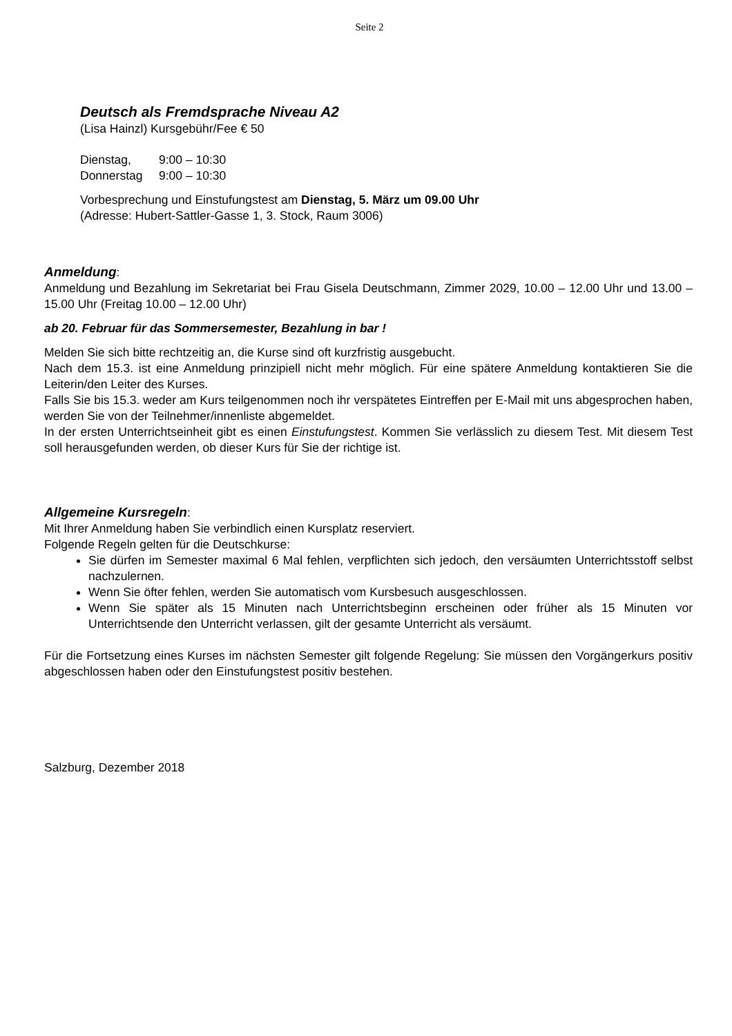Seite 2
Deutsch als Fremdsprache Niveau A2
(Lisa Hainzl) Kursgebühr/Fee € 50
| Dienstag, | 9:00 – 10:30 |
| Donnerstag | 9:00 – 10:30 |
Vorbesprechung und Einstufungstest am Dienstag, 5. März um 09.00 Uhr
(Adresse: Hubert-Sattler-Gasse 1, 3. Stock, Raum 3006)
Anmeldung
:
Anmeldung und Bezahlung im Sekretariat bei Frau Gisela Deutschmann, Zimmer 2029, 10.00 – 12.00 Uhr und 13.00 – 15.00 Uhr (Freitag 10.00 – 12.00 Uhr)
ab 20. Februar für das Sommersemester, Bezahlung in bar !
Melden Sie sich bitte rechtzeitig an, die Kurse sind oft kurzfristig ausgebucht.
Nach dem 15.3. ist eine Anmeldung prinzipiell nicht mehr möglich. Für eine spätere Anmeldung kontaktieren Sie die Leiterin/den Leiter des Kurses.
Falls Sie bis 15.3. weder am Kurs teilgenommen noch ihr verspätetes Eintreffen per E-Mail mit uns abgesprochen haben, werden Sie von der Teilnehmer/innenliste abgemeldet.
In der ersten Unterrichtseinheit gibt es einen Einstufungstest. Kommen Sie verlässlich zu diesem Test. Mit diesem Test soll herausgefunden werden, ob dieser Kurs für Sie der richtige ist.
Allgemeine Kursregeln
:
Mit Ihrer Anmeldung haben Sie verbindlich einen Kursplatz reserviert.
Folgende Regeln gelten für die Deutschkurse:
Sie dürfen im Semester maximal 6 Mal fehlen, verpflichten sich jedoch, den versäumten Unterrichtsstoff selbst nachzulernen.
Wenn Sie öfter fehlen, werden Sie automatisch vom Kursbesuch ausgeschlossen.
Wenn Sie später als 15 Minuten nach Unterrichtsbeginn erscheinen oder früher als 15 Minuten vor Unterrichtsende den Unterricht verlassen, gilt der gesamte Unterricht als versäumt.
Für die Fortsetzung eines Kurses im nächsten Semester gilt folgende Regelung: Sie müssen den Vorgängerkurs positiv abgeschlossen haben oder den Einstufungstest positiv bestehen.
Salzburg, Dezember 2018